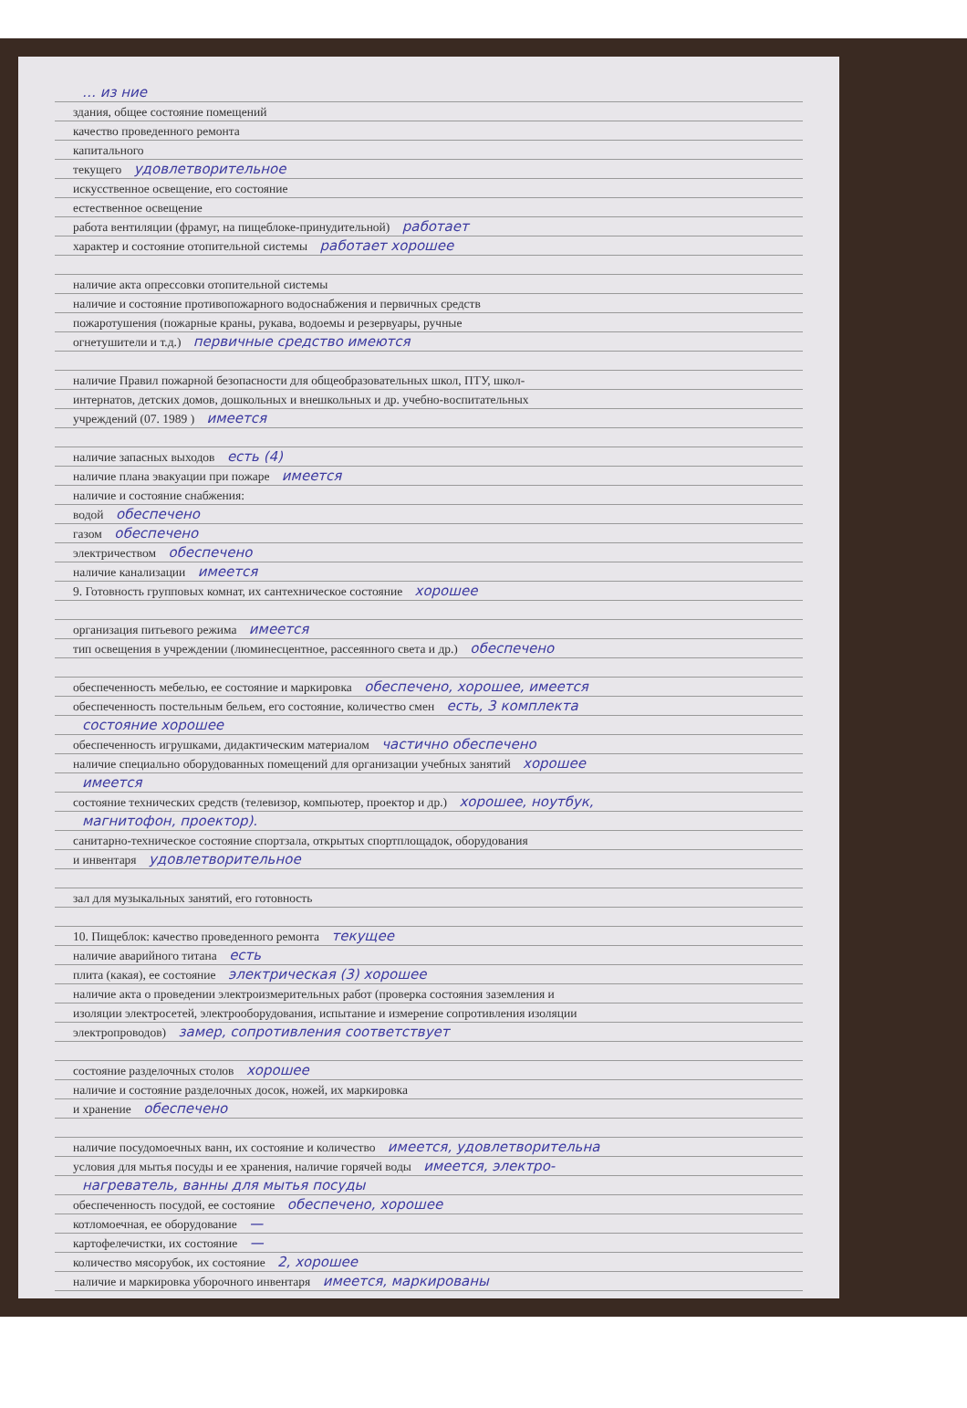… из ние
здания, общее состояние помещений
качество проведенного ремонта
капитального
текущего удовлетворительное
искусственное освещение, его состояние
естественное освещение
работа вентиляции (фрамуг, на пищеблоке-принудительной) работает
характер и состояние отопительной системы работает хорошее
наличие акта опрессовки отопительной системы
наличие и состояние противопожарного водоснабжения и первичных средств
пожаротушения (пожарные краны, рукава, водоемы и резервуары, ручные
огнетушители и т.д.) первичные средство имеются
наличие Правил пожарной безопасности для общеобразовательных школ, ПТУ, школ-
интернатов, детских домов, дошкольных и внешкольных и др. учебно-воспитательных
учреждений (07. 1989 ) имеется
наличие запасных выходов есть (4)
наличие плана эвакуации при пожаре имеется
наличие и состояние снабжения:
водой обеспечено
газом обеспечено
электричеством обеспечено
наличие канализации имеется
9. Готовность групповых комнат, их сантехническое состояние хорошее
организация питьевого режима имеется
тип освещения в учреждении (люминесцентное, рассеянного света и др.) обеспечено
обеспеченность мебелью, ее состояние и маркировка обеспечено, хорошее, имеется
обеспеченность постельным бельем, его состояние, количество смен есть, 3 комплекта
состояние хорошее
обеспеченность игрушками, дидактическим материалом частично обеспечено
наличие специально оборудованных помещений для организации учебных занятий хорошее
имеется
состояние технических средств (телевизор, компьютер, проектор и др.) хорошее, ноутбук,
магнитофон, проектор).
санитарно-техническое состояние спортзала, открытых спортплощадок, оборудования
и инвентаря удовлетворительное
зал для музыкальных занятий, его готовность
10. Пищеблок: качество проведенного ремонта текущее
наличие аварийного титана есть
плита (какая), ее состояние электрическая (3) хорошее
наличие акта о проведении электроизмерительных работ (проверка состояния заземления и
изоляции электросетей, электрооборудования, испытание и измерение сопротивления изоляции
электропроводов) замер, сопротивления соответствует
состояние разделочных столов хорошее
наличие и состояние разделочных досок, ножей, их маркировка
и хранение обеспечено
наличие посудомоечных ванн, их состояние и количество имеется, удовлетворительна
условия для мытья посуды и ее хранения, наличие горячей воды имеется, электро-
нагреватель, ванны для мытья посуды
обеспеченность посудой, ее состояние обеспечено, хорошее
котломоечная, ее оборудование —
картофелечистки, их состояние —
количество мясорубок, их состояние 2, хорошее
наличие и маркировка уборочного инвентаря имеется, маркированы